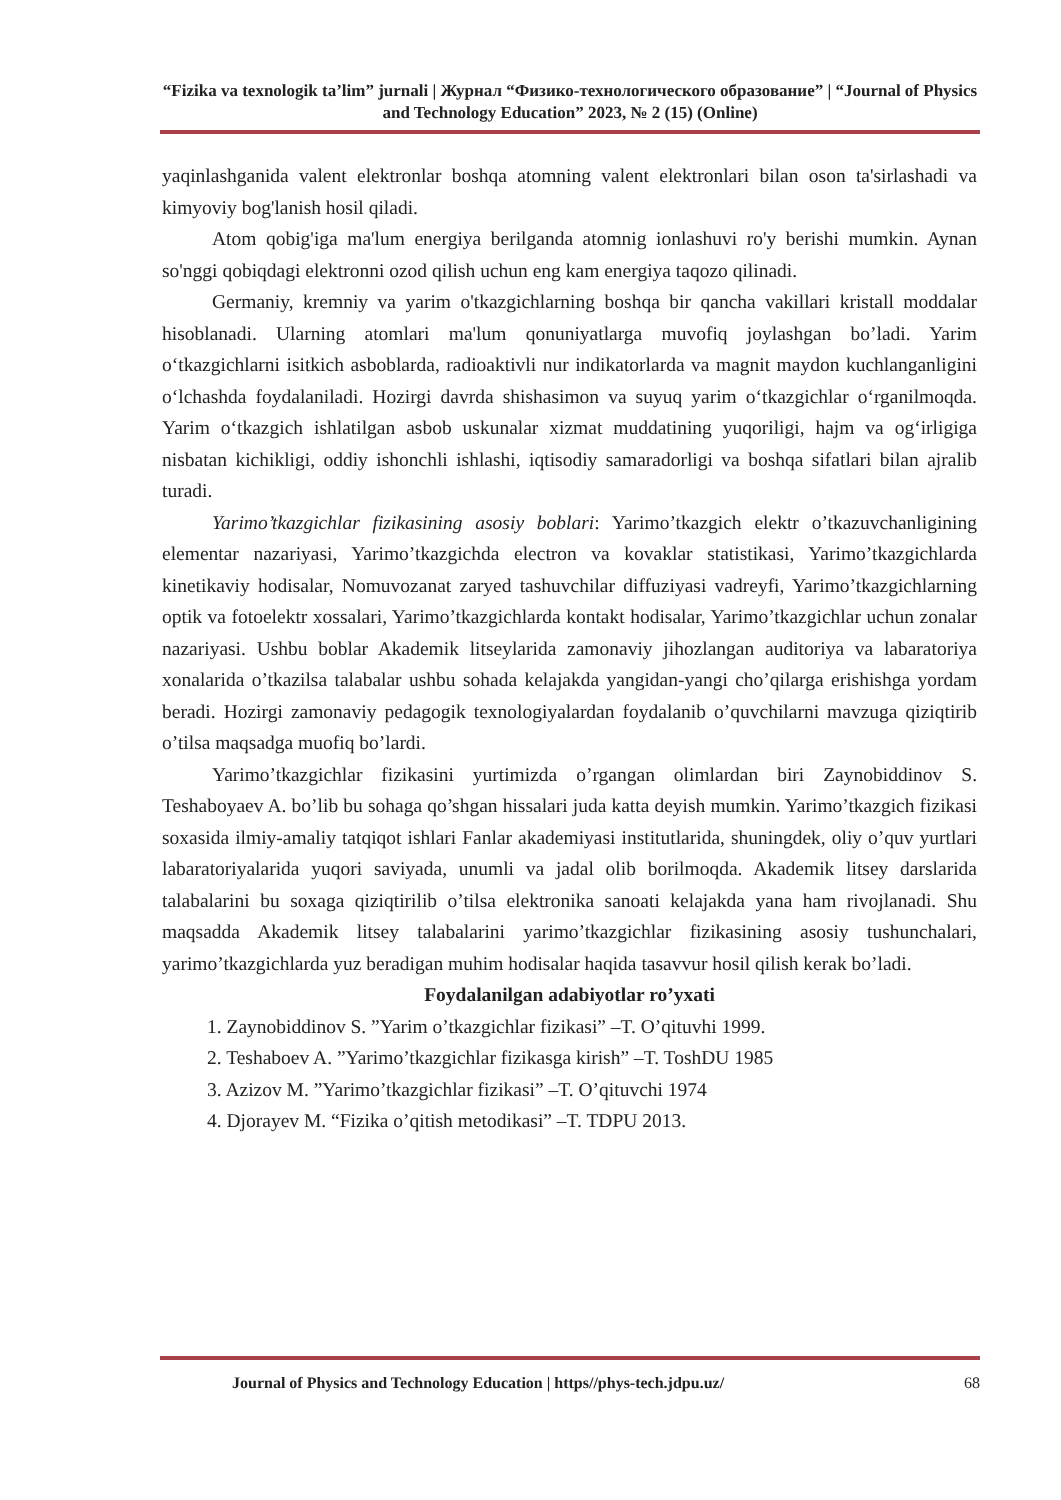“Fizika va texnologik ta’lim” jurnali | Журнал “Физико-технологического образование” | “Journal of Physics and Technology Education” 2023, № 2 (15) (Online)
yaqinlashganida valent elektronlar boshqa atomning valent elektronlari bilan oson ta'sirlashadi va kimyoviy bog'lanish hosil qiladi.
Atom qobig'iga ma'lum energiya berilganda atomnig ionlashuvi ro'y berishi mumkin. Aynan so'nggi qobiqdagi elektronni ozod qilish uchun eng kam energiya taqozo qilinadi.
Germaniy, kremniy va yarim o'tkazgichlarning boshqa bir qancha vakillari kristall moddalar hisoblanadi. Ularning atomlari ma'lum qonuniyatlarga muvofiq joylashgan bo’ladi. Yarim o‘tkazgichlarni isitkich asboblarda, radioaktivli nur indikatorlarda va magnit maydon kuchlanganligini o‘lchashda foydalaniladi. Hozirgi davrda shishasimon va suyuq yarim o‘tkazgichlar o‘rganilmoqda. Yarim o‘tkazgich ishlatilgan asbob uskunalar xizmat muddatining yuqoriligi, hajm va og‘irligiga nisbatan kichikligi, oddiy ishonchli ishlashi, iqtisodiy samaradorligi va boshqa sifatlari bilan ajralib turadi.
Yarimo’tkazgichlar fizikasining asosiy boblari: Yarimo’tkazgich elektr o’tkazuvchanligining elementar nazariyasi, Yarimo’tkazgichda electron va kovaklar statistikasi, Yarimo’tkazgichlarda kinetikaviy hodisalar, Nomuvozanat zaryed tashuvchilar diffuziyasi vadreyfi, Yarimo’tkazgichlarning optik va fotoelektr xossalari, Yarimo’tkazgichlarda kontakt hodisalar, Yarimo’tkazgichlar uchun zonalar nazariyasi. Ushbu boblar Akademik litseylarida zamonaviy jihozlangan auditoriya va labaratoriya xonalarida o’tkazilsa talabalar ushbu sohada kelajakda yangidan-yangi cho’qilarga erishishga yordam beradi. Hozirgi zamonaviy pedagogik texnologiyalardan foydalanib o’quvchilarni mavzuga qiziqtirib o’tilsa maqsadga muofiq bo’lardi.
Yarimo’tkazgichlar fizikasini yurtimizda o’rgangan olimlardan biri Zaynobiddinov S. Teshaboyaev A. bo’lib bu sohaga qo’shgan hissalari juda katta deyish mumkin. Yarimo’tkazgich fizikasi soxasida ilmiy-amaliy tatqiqot ishlari Fanlar akademiyasi institutlarida, shuningdek, oliy o’quv yurtlari labaratoriyalarida yuqori saviyada, unumli va jadal olib borilmoqda. Akademik litsey darslarida talabalarini bu soxaga qiziqtirilib o’tilsa elektronika sanoati kelajakda yana ham rivojlanadi. Shu maqsadda Akademik litsey talabalarini yarimo’tkazgichlar fizikasining asosiy tushunchalari, yarimo’tkazgichlarda yuz beradigan muhim hodisalar haqida tasavvur hosil qilish kerak bo’ladi.
Foydalanilgan adabiyotlar ro’yxati
1. Zaynobiddinov S. ”Yarim o’tkazgichlar fizikasi” –T. O’qituvhi 1999.
2. Teshaboev A. ”Yarimo’tkazgichlar fizikasga kirish” –T. ToshDU 1985
3. Azizov M. ”Yarimo’tkazgichlar fizikasi” –T. O’qituvchi 1974
4. Djorayev M. “Fizika o’qitish metodikasi” –T. TDPU 2013.
Journal of Physics and Technology Education | https//phys-tech.jdpu.uz/ 68